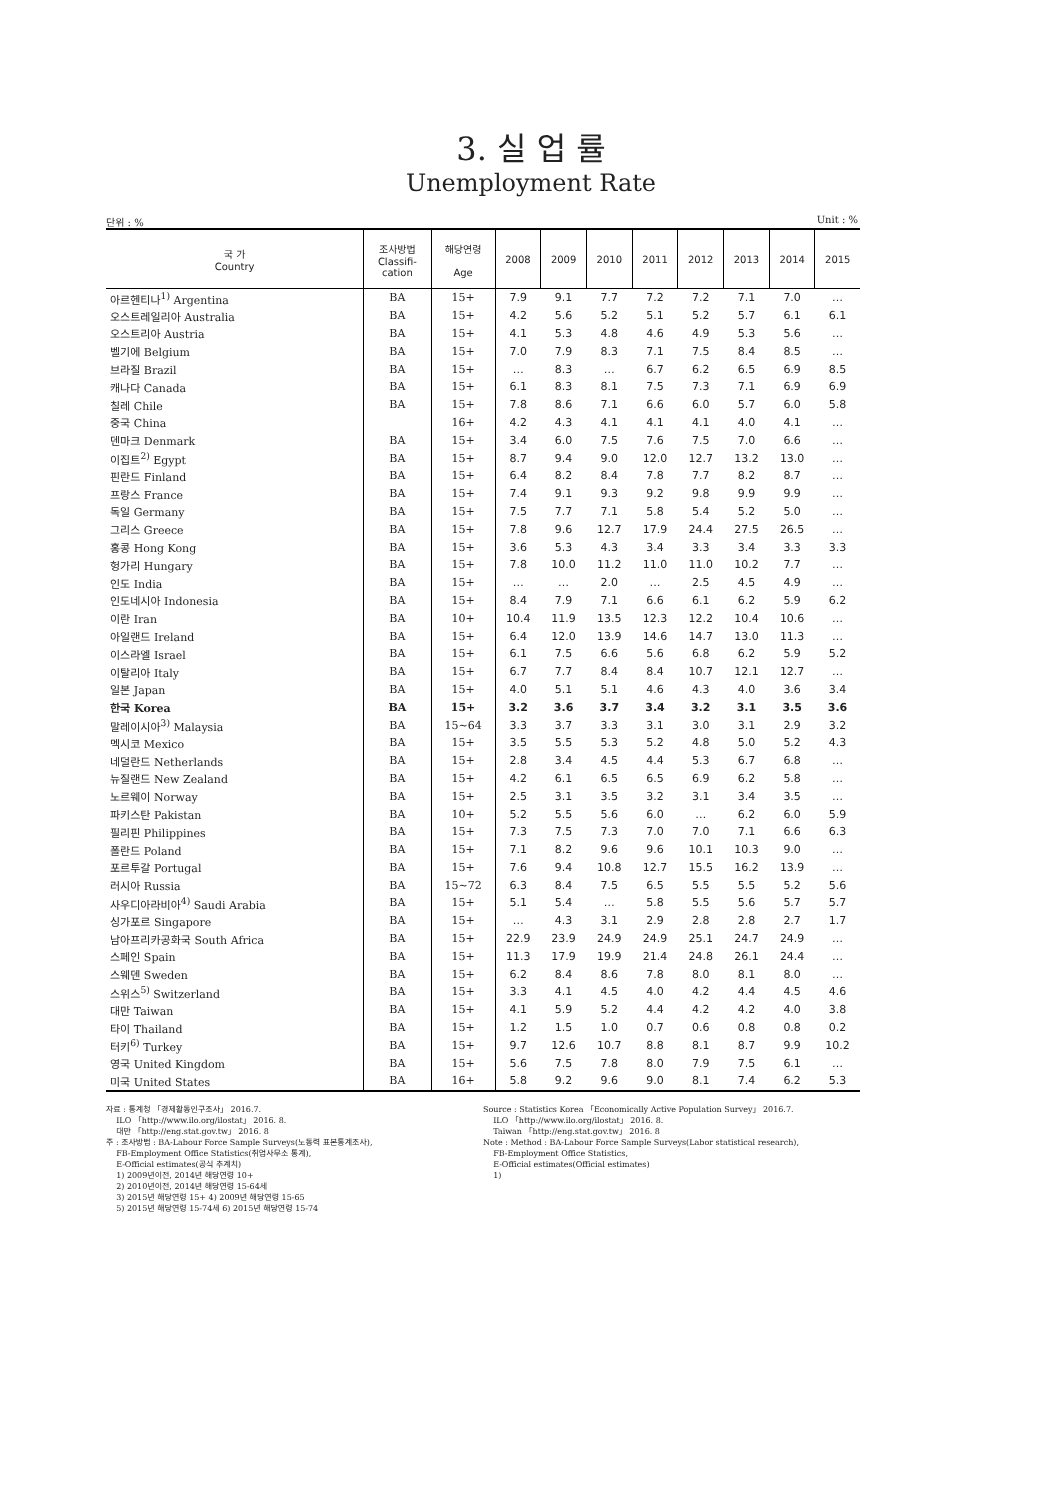3. 실 업 률
Unemployment Rate
단위 : % Unit : %
| 국 가 Country | 조사방법 Classifi- cation | 해당연령 Age | 2008 | 2009 | 2010 | 2011 | 2012 | 2013 | 2014 | 2015 |
| --- | --- | --- | --- | --- | --- | --- | --- | --- | --- | --- |
| 아르헨티나<sup>1)</sup> Argentina | BA | 15+ | 7.9 | 9.1 | 7.7 | 7.2 | 7.2 | 7.1 | 7.0 | … |
| 오스트레일리아 Australia | BA | 15+ | 4.2 | 5.6 | 5.2 | 5.1 | 5.2 | 5.7 | 6.1 | 6.1 |
| 오스트리아 Austria | BA | 15+ | 4.1 | 5.3 | 4.8 | 4.6 | 4.9 | 5.3 | 5.6 | … |
| 벨기에 Belgium | BA | 15+ | 7.0 | 7.9 | 8.3 | 7.1 | 7.5 | 8.4 | 8.5 | … |
| 브라질 Brazil | BA | 15+ | … | 8.3 | … | 6.7 | 6.2 | 6.5 | 6.9 | 8.5 |
| 캐나다 Canada | BA | 15+ | 6.1 | 8.3 | 8.1 | 7.5 | 7.3 | 7.1 | 6.9 | 6.9 |
| 칠레 Chile | BA | 15+ | 7.8 | 8.6 | 7.1 | 6.6 | 6.0 | 5.7 | 6.0 | 5.8 |
| 중국 China | | 16+ | 4.2 | 4.3 | 4.1 | 4.1 | 4.1 | 4.0 | 4.1 | … |
| 덴마크 Denmark | BA | 15+ | 3.4 | 6.0 | 7.5 | 7.6 | 7.5 | 7.0 | 6.6 | … |
| 이집트<sup>2)</sup> Egypt | BA | 15+ | 8.7 | 9.4 | 9.0 | 12.0 | 12.7 | 13.2 | 13.0 | … |
| 핀란드 Finland | BA | 15+ | 6.4 | 8.2 | 8.4 | 7.8 | 7.7 | 8.2 | 8.7 | … |
| 프랑스 France | BA | 15+ | 7.4 | 9.1 | 9.3 | 9.2 | 9.8 | 9.9 | 9.9 | … |
| 독일 Germany | BA | 15+ | 7.5 | 7.7 | 7.1 | 5.8 | 5.4 | 5.2 | 5.0 | … |
| 그리스 Greece | BA | 15+ | 7.8 | 9.6 | 12.7 | 17.9 | 24.4 | 27.5 | 26.5 | … |
| 홍콩 Hong Kong | BA | 15+ | 3.6 | 5.3 | 4.3 | 3.4 | 3.3 | 3.4 | 3.3 | 3.3 |
| 헝가리 Hungary | BA | 15+ | 7.8 | 10.0 | 11.2 | 11.0 | 11.0 | 10.2 | 7.7 | … |
| 인도 India | BA | 15+ | … | … | 2.0 | … | 2.5 | 4.5 | 4.9 | … |
| 인도네시아 Indonesia | BA | 15+ | 8.4 | 7.9 | 7.1 | 6.6 | 6.1 | 6.2 | 5.9 | 6.2 |
| 이란 Iran | BA | 10+ | 10.4 | 11.9 | 13.5 | 12.3 | 12.2 | 10.4 | 10.6 | … |
| 아일랜드 Ireland | BA | 15+ | 6.4 | 12.0 | 13.9 | 14.6 | 14.7 | 13.0 | 11.3 | … |
| 이스라엘 Israel | BA | 15+ | 6.1 | 7.5 | 6.6 | 5.6 | 6.8 | 6.2 | 5.9 | 5.2 |
| 이탈리아 Italy | BA | 15+ | 6.7 | 7.7 | 8.4 | 8.4 | 10.7 | 12.1 | 12.7 | … |
| 일본 Japan | BA | 15+ | 4.0 | 5.1 | 5.1 | 4.6 | 4.3 | 4.0 | 3.6 | 3.4 |
| 한국 Korea | BA | 15+ | 3.2 | 3.6 | 3.7 | 3.4 | 3.2 | 3.1 | 3.5 | 3.6 |
| 말레이시아<sup>3)</sup> Malaysia | BA | 15~64 | 3.3 | 3.7 | 3.3 | 3.1 | 3.0 | 3.1 | 2.9 | 3.2 |
| 멕시코 Mexico | BA | 15+ | 3.5 | 5.5 | 5.3 | 5.2 | 4.8 | 5.0 | 5.2 | 4.3 |
| 네덜란드 Netherlands | BA | 15+ | 2.8 | 3.4 | 4.5 | 4.4 | 5.3 | 6.7 | 6.8 | … |
| 뉴질랜드 New Zealand | BA | 15+ | 4.2 | 6.1 | 6.5 | 6.5 | 6.9 | 6.2 | 5.8 | … |
| 노르웨이 Norway | BA | 15+ | 2.5 | 3.1 | 3.5 | 3.2 | 3.1 | 3.4 | 3.5 | … |
| 파키스탄 Pakistan | BA | 10+ | 5.2 | 5.5 | 5.6 | 6.0 | … | 6.2 | 6.0 | 5.9 |
| 필리핀 Philippines | BA | 15+ | 7.3 | 7.5 | 7.3 | 7.0 | 7.0 | 7.1 | 6.6 | 6.3 |
| 폴란드 Poland | BA | 15+ | 7.1 | 8.2 | 9.6 | 9.6 | 10.1 | 10.3 | 9.0 | … |
| 포르투갈 Portugal | BA | 15+ | 7.6 | 9.4 | 10.8 | 12.7 | 15.5 | 16.2 | 13.9 | … |
| 러시아 Russia | BA | 15~72 | 6.3 | 8.4 | 7.5 | 6.5 | 5.5 | 5.5 | 5.2 | 5.6 |
| 사우디아라비아<sup>4)</sup> Saudi Arabia | BA | 15+ | 5.1 | 5.4 | … | 5.8 | 5.5 | 5.6 | 5.7 | 5.7 |
| 싱가포르 Singapore | BA | 15+ | … | 4.3 | 3.1 | 2.9 | 2.8 | 2.8 | 2.7 | 1.7 |
| 남아프리카공화국 South Africa | BA | 15+ | 22.9 | 23.9 | 24.9 | 24.9 | 25.1 | 24.7 | 24.9 | … |
| 스페인 Spain | BA | 15+ | 11.3 | 17.9 | 19.9 | 21.4 | 24.8 | 26.1 | 24.4 | … |
| 스웨덴 Sweden | BA | 15+ | 6.2 | 8.4 | 8.6 | 7.8 | 8.0 | 8.1 | 8.0 | … |
| 스위스<sup>5)</sup> Switzerland | BA | 15+ | 3.3 | 4.1 | 4.5 | 4.0 | 4.2 | 4.4 | 4.5 | 4.6 |
| 대만 Taiwan | BA | 15+ | 4.1 | 5.9 | 5.2 | 4.4 | 4.2 | 4.2 | 4.0 | 3.8 |
| 타이 Thailand | BA | 15+ | 1.2 | 1.5 | 1.0 | 0.7 | 0.6 | 0.8 | 0.8 | 0.2 |
| 터키<sup>6)</sup> Turkey | BA | 15+ | 9.7 | 12.6 | 10.7 | 8.8 | 8.1 | 8.7 | 9.9 | 10.2 |
| 영국 United Kingdom | BA | 15+ | 5.6 | 7.5 | 7.8 | 8.0 | 7.9 | 7.5 | 6.1 | … |
| 미국 United States | BA | 16+ | 5.8 | 9.2 | 9.6 | 9.0 | 8.1 | 7.4 | 6.2 | 5.3 |
자료 : 통계청 「경제활동인구조사」 2016.7.
ILO 「http://www.ilo.org/ilostat」 2016. 8.
대만 「http://eng.stat.gov.tw」 2016. 8
주 : 조사방법 : BA-Labour Force Sample Surveys(노동력 표본통계조사),
FB-Employment Office Statistics(취업사무소 통계),
E-Official estimates(공식 추계치)
1) 2009년이전, 2014년 해당연령 10+
2) 2010년이전, 2014년 해당연령 15-64세
3) 2015년 해당연령 15+ 4) 2009년 해당연령 15-65
5) 2015년 해당연령 15-74세 6) 2015년 해당연령 15-74
Source : Statistics Korea 「Economically Active Population Survey」 2016.7.
ILO 「http://www.ilo.org/ilostat」 2016. 8.
Taiwan 「http://eng.stat.gov.tw」 2016. 8
Note : Method : BA-Labour Force Sample Surveys(Labor statistical research),
FB-Employment Office Statistics,
E-Official estimates(Official estimates)
1)